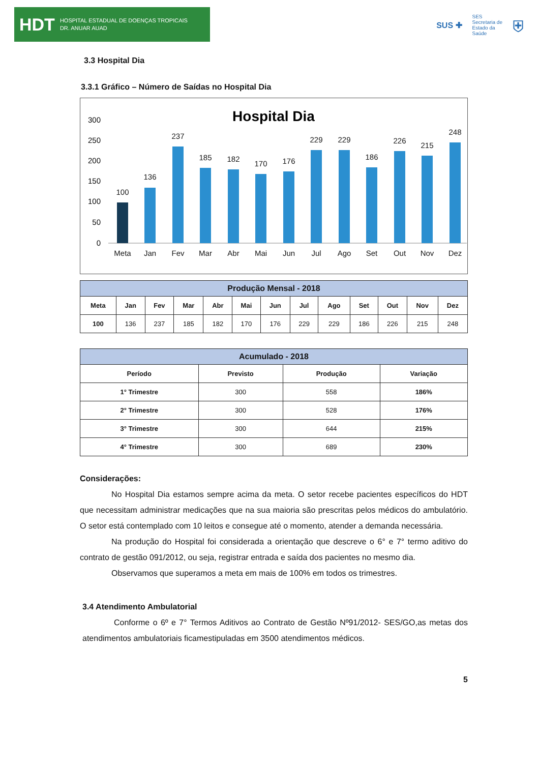HDT HOSPITAL ESTADUAL DE DOENÇAS TROPICAIS
DR. ANUAR AUAD
SUS ✚ SES
Secretaria de
Estado da
Saúde ⛨
3.3 Hospital Dia
3.3.1 Gráfico – Número de Saídas no Hospital Dia
Hospital Dia
300
250
200
150
100
50
0
100
Meta
136
Jan
237
Fev
185
Mar
182
Abr
170
Mai
176
Jun
229
Jul
229
Ago
186
Set
226
Out
215
Nov
248
Dez
| Produção Mensal - 2018 | | | | | | | | | | | | |
| --- | --- | --- | --- | --- | --- | --- | --- | --- | --- | --- | --- | --- |
| Meta | Jan | Fev | Mar | Abr | Mai | Jun | Jul | Ago | Set | Out | Nov | Dez |
| 100 | 136 | 237 | 185 | 182 | 170 | 176 | 229 | 229 | 186 | 226 | 215 | 248 |
| Acumulado - 2018 | | | |
| --- | --- | --- | --- |
| Período | Previsto | Produção | Variação |
| 1° Trimestre | 300 | 558 | 186% |
| 2° Trimestre | 300 | 528 | 176% |
| 3° Trimestre | 300 | 644 | 215% |
| 4° Trimestre | 300 | 689 | 230% |
Considerações:
No Hospital Dia estamos sempre acima da meta. O setor recebe pacientes específicos do HDT que necessitam administrar medicações que na sua maioria são prescritas pelos médicos do ambulatório. O setor está contemplado com 10 leitos e consegue até o momento, atender a demanda necessária.
Na produção do Hospital foi considerada a orientação que descreve o 6° e 7° termo aditivo do contrato de gestão 091/2012, ou seja, registrar entrada e saída dos pacientes no mesmo dia.
Observamos que superamos a meta em mais de 100% em todos os trimestres.
3.4 Atendimento Ambulatorial
Conforme o 6º e 7° Termos Aditivos ao Contrato de Gestão Nº91/2012- SES/GO,as metas dos atendimentos ambulatoriais ficamestipuladas em 3500 atendimentos médicos.
5